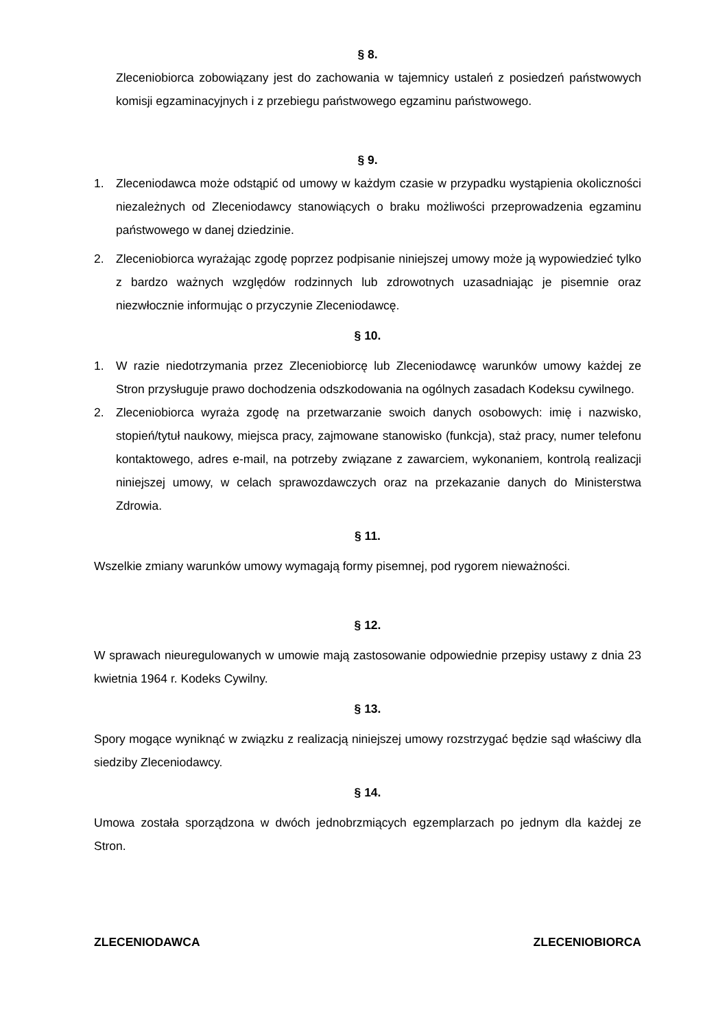§ 8.
Zleceniobiorca zobowiązany jest do zachowania w tajemnicy ustaleń z posiedzeń państwowych komisji egzaminacyjnych i z przebiegu państwowego egzaminu państwowego.
§ 9.
1. Zleceniodawca może odstąpić od umowy w każdym czasie w przypadku wystąpienia okoliczności niezależnych od Zleceniodawcy stanowiących o braku możliwości przeprowadzenia egzaminu państwowego w danej dziedzinie.
2. Zleceniobiorca wyrażając zgodę poprzez podpisanie niniejszej umowy może ją wypowiedzieć tylko z bardzo ważnych względów rodzinnych lub zdrowotnych uzasadniając je pisemnie oraz niezwłocznie informując o przyczynie Zleceniodawcę.
§ 10.
1. W razie niedotrzymania przez Zleceniobiorcę lub Zleceniodawcę warunków umowy każdej ze Stron przysługuje prawo dochodzenia odszkodowania na ogólnych zasadach Kodeksu cywilnego.
2. Zleceniobiorca wyraża zgodę na przetwarzanie swoich danych osobowych: imię i nazwisko, stopień/tytuł naukowy, miejsca pracy, zajmowane stanowisko (funkcja), staż pracy, numer telefonu kontaktowego, adres e-mail, na potrzeby związane z zawarciem, wykonaniem, kontrolą realizacji niniejszej umowy, w celach sprawozdawczych oraz na przekazanie danych do Ministerstwa Zdrowia.
§ 11.
Wszelkie zmiany warunków umowy wymagają formy pisemnej, pod rygorem nieważności.
§ 12.
W sprawach nieuregulowanych w umowie mają zastosowanie odpowiednie przepisy ustawy z dnia 23 kwietnia 1964 r. Kodeks Cywilny.
§ 13.
Spory mogące wyniknąć w związku z realizacją niniejszej umowy rozstrzygać będzie sąd właściwy dla siedziby Zleceniodawcy.
§ 14.
Umowa została sporządzona w dwóch jednobrzmiących egzemplarzach po jednym dla każdej ze Stron.
ZLECENIODAWCA ZLECENIOBIORCA